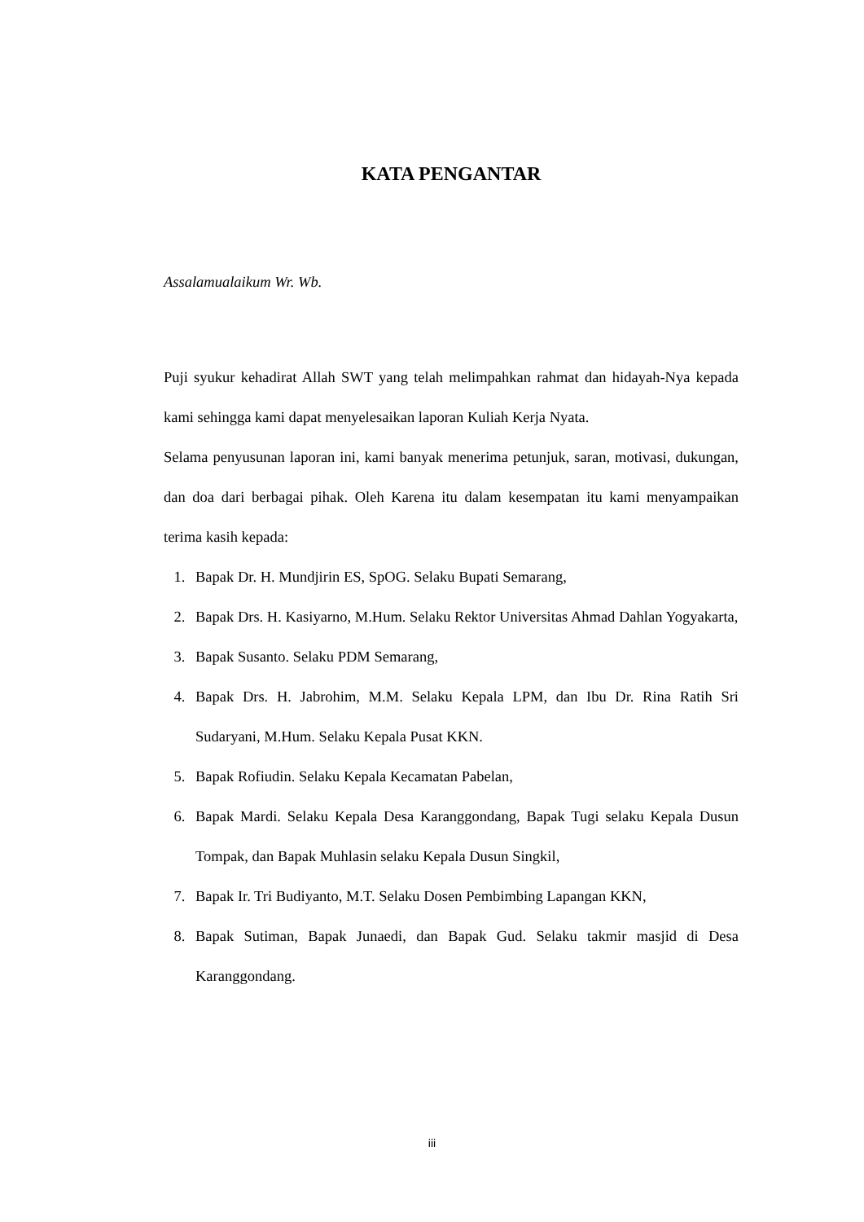KATA PENGANTAR
Assalamualaikum Wr. Wb.
Puji syukur kehadirat Allah SWT yang telah melimpahkan rahmat dan hidayah-Nya kepada kami sehingga kami dapat menyelesaikan laporan Kuliah Kerja Nyata.
Selama penyusunan laporan ini, kami banyak menerima petunjuk, saran, motivasi, dukungan, dan doa dari berbagai pihak. Oleh Karena itu dalam kesempatan itu kami menyampaikan terima kasih kepada:
1. Bapak Dr. H. Mundjirin ES, SpOG. Selaku Bupati Semarang,
2. Bapak Drs. H. Kasiyarno, M.Hum. Selaku Rektor Universitas Ahmad Dahlan Yogyakarta,
3. Bapak Susanto. Selaku PDM Semarang,
4. Bapak Drs. H. Jabrohim, M.M. Selaku Kepala LPM, dan Ibu Dr. Rina Ratih Sri Sudaryani, M.Hum. Selaku Kepala Pusat KKN.
5. Bapak Rofiudin. Selaku Kepala Kecamatan Pabelan,
6. Bapak Mardi. Selaku Kepala Desa Karanggondang, Bapak Tugi selaku Kepala Dusun Tompak, dan Bapak Muhlasin selaku Kepala Dusun Singkil,
7. Bapak Ir. Tri Budiyanto, M.T. Selaku Dosen Pembimbing Lapangan KKN,
8. Bapak Sutiman, Bapak Junaedi, dan Bapak Gud. Selaku takmir masjid di Desa Karanggondang.
iii